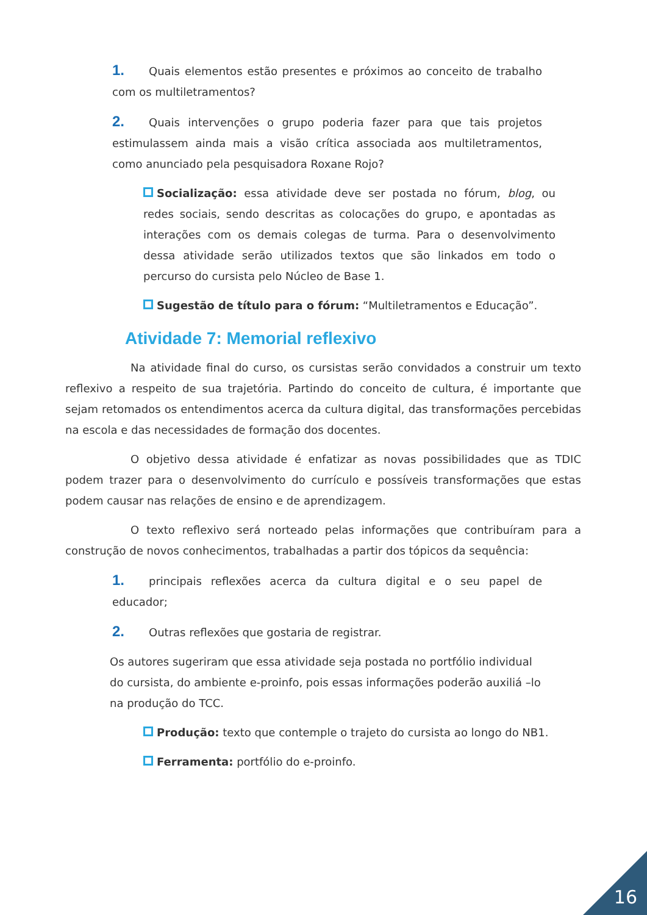1. Quais elementos estão presentes e próximos ao conceito de trabalho com os multiletramentos?
2. Quais intervenções o grupo poderia fazer para que tais projetos estimulassem ainda mais a visão crítica associada aos multiletramentos, como anunciado pela pesquisadora Roxane Rojo?
Socialização: essa atividade deve ser postada no fórum, blog, ou redes sociais, sendo descritas as colocações do grupo, e apontadas as interações com os demais colegas de turma. Para o desenvolvimento dessa atividade serão utilizados textos que são linkados em todo o percurso do cursista pelo Núcleo de Base 1.
Sugestão de título para o fórum: “Multiletramentos e Educação”.
Atividade 7: Memorial reflexivo
Na atividade final do curso, os cursistas serão convidados a construir um texto reflexivo a respeito de sua trajetória. Partindo do conceito de cultura, é importante que sejam retomados os entendimentos acerca da cultura digital, das transformações percebidas na escola e das necessidades de formação dos docentes.
O objetivo dessa atividade é enfatizar as novas possibilidades que as TDIC podem trazer para o desenvolvimento do currículo e possíveis transformações que estas podem causar nas relações de ensino e de aprendizagem.
O texto reflexivo será norteado pelas informações que contribuíram para a construção de novos conhecimentos, trabalhadas a partir dos tópicos da sequência:
1. principais reflexões acerca da cultura digital e o seu papel de educador;
2. Outras reflexões que gostaria de registrar.
Os autores sugeriram que essa atividade seja postada no portfólio individual do cursista, do ambiente e-proinfo, pois essas informações poderão auxiliá –lo na produção do TCC.
Produção: texto que contemple o trajeto do cursista ao longo do NB1.
Ferramenta: portfólio do e-proinfo.
16